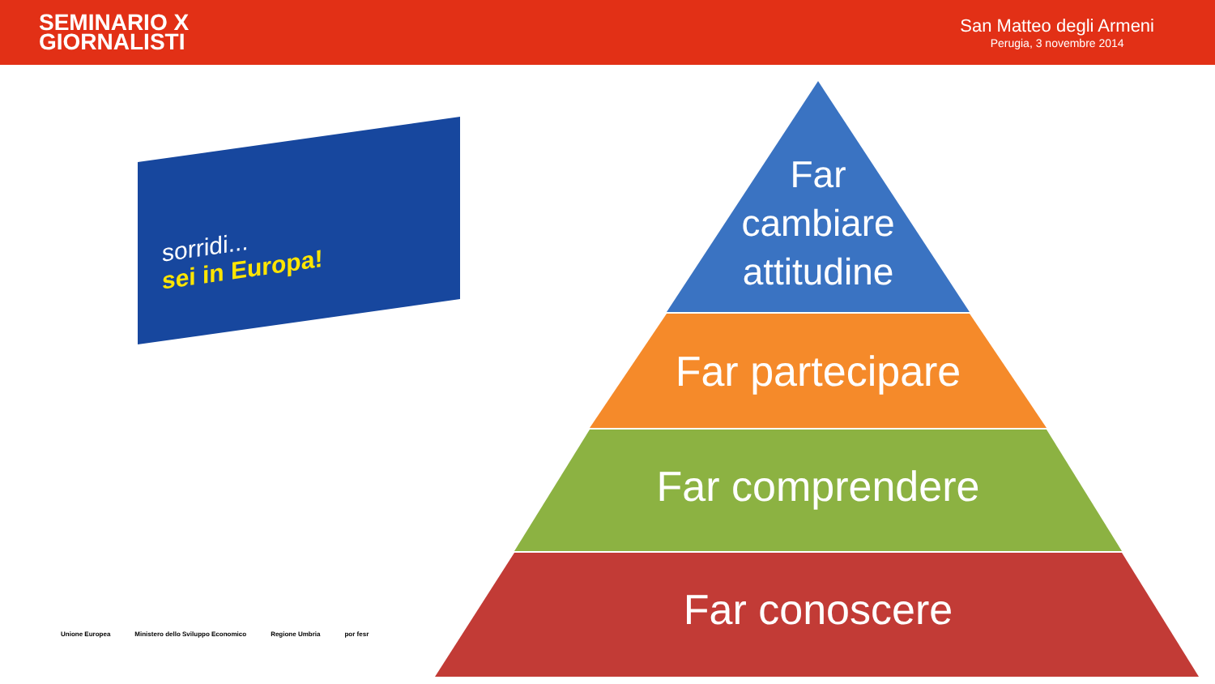SEMINARIO X
GIORNALISTI
San Matteo degli Armeni
Perugia, 3 novembre 2014
sorridi...
sei in Europa!
Unione Europea Ministero dello Sviluppo Economico Regione Umbria por fesr
Far
cambiare
attitudine
Far partecipare
Far comprendere
Far conoscere